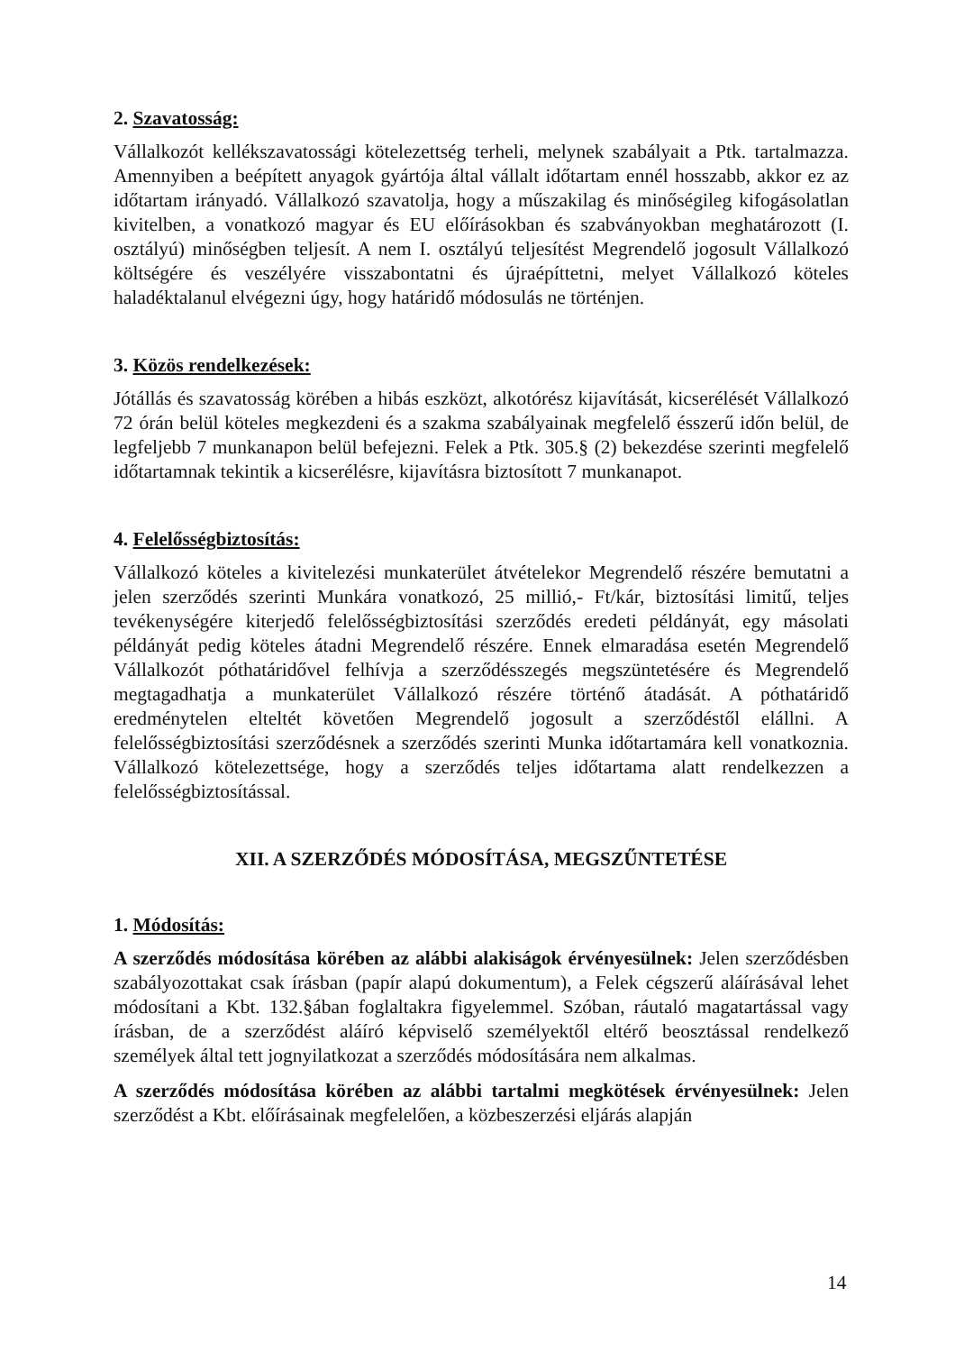2. Szavatosság:
Vállalkozót kellékszavatossági kötelezettség terheli, melynek szabályait a Ptk. tartalmazza. Amennyiben a beépített anyagok gyártója által vállalt időtartam ennél hosszabb, akkor ez az időtartam irányadó. Vállalkozó szavatolja, hogy a műszakilag és minőségileg kifogásolatlan kivitelben, a vonatkozó magyar és EU előírásokban és szabványokban meghatározott (I. osztályú) minőségben teljesít. A nem I. osztályú teljesítést Megrendelő jogosult Vállalkozó költségére és veszélyére visszabontatni és újraépíttetni, melyet Vállalkozó köteles haladéktalanul elvégezni úgy, hogy határidő módosulás ne történjen.
3. Közös rendelkezések:
Jótállás és szavatosság körében a hibás eszközt, alkotórész kijavítását, kicserélését Vállalkozó 72 órán belül köteles megkezdeni és a szakma szabályainak megfelelő ésszerű időn belül, de legfeljebb 7 munkanapon belül befejezni. Felek a Ptk. 305.§ (2) bekezdése szerinti megfelelő időtartamnak tekintik a kicserélésre, kijavításra biztosított 7 munkanapot.
4. Felelősségbiztosítás:
Vállalkozó köteles a kivitelezési munkaterület átvételekor Megrendelő részére bemutatni a jelen szerződés szerinti Munkára vonatkozó, 25 millió,- Ft/kár, biztosítási limitű, teljes tevékenységére kiterjedő felelősségbiztosítási szerződés eredeti példányát, egy másolati példányát pedig köteles átadni Megrendelő részére. Ennek elmaradása esetén Megrendelő Vállalkozót póthatáridővel felhívja a szerződésszegés megszüntetésére és Megrendelő megtagadhatja a munkaterület Vállalkozó részére történő átadását. A póthatáridő eredménytelen elteltét követően Megrendelő jogosult a szerződéstől elállni. A felelősségbiztosítási szerződésnek a szerződés szerinti Munka időtartamára kell vonatkoznia. Vállalkozó kötelezettsége, hogy a szerződés teljes időtartama alatt rendelkezzen a felelősségbiztosítással.
XII. A SZERZŐDÉS MÓDOSÍTÁSA, MEGSZŰNTETÉSE
1. Módosítás:
A szerződés módosítása körében az alábbi alakiságok érvényesülnek: Jelen szerződésben szabályozottakat csak írásban (papír alapú dokumentum), a Felek cégszerű aláírásával lehet módosítani a Kbt. 132.§ában foglaltakra figyelemmel. Szóban, ráutaló magatartással vagy írásban, de a szerződést aláíró képviselő személyektől eltérő beosztással rendelkező személyek által tett jognyilatkozat a szerződés módosítására nem alkalmas.
A szerződés módosítása körében az alábbi tartalmi megkötések érvényesülnek: Jelen szerződést a Kbt. előírásainak megfelelően, a közbeszerzési eljárás alapján
14